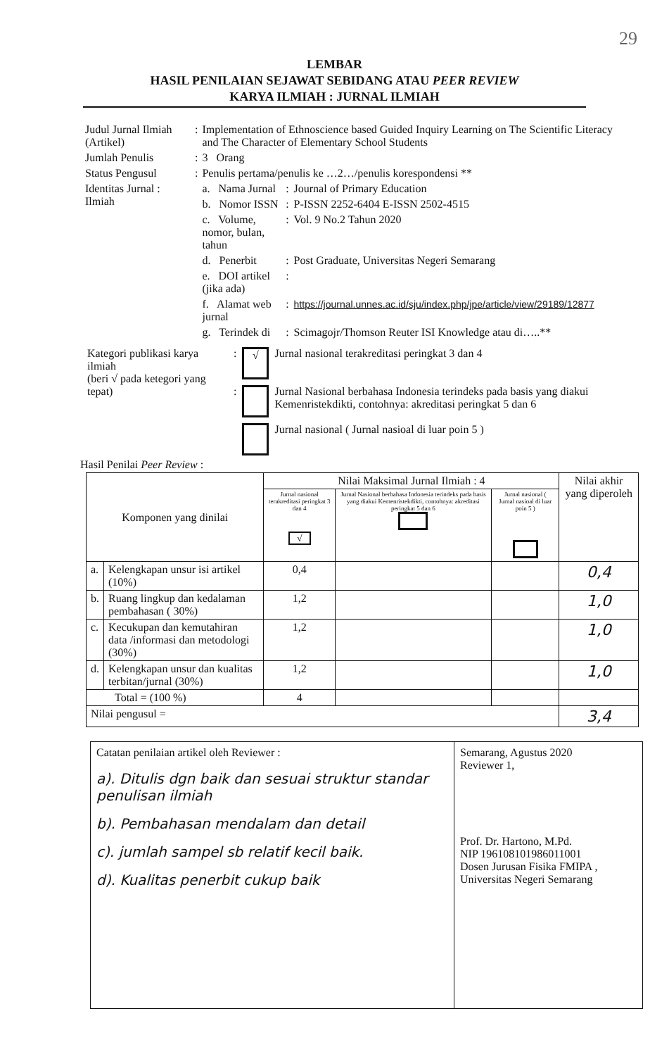29
LEMBAR
HASIL PENILAIAN SEJAWAT SEBIDANG ATAU PEER REVIEW
KARYA ILMIAH : JURNAL ILMIAH
| Judul Jurnal Ilmiah (Artikel) | : | Implementation of Ethnoscience based Guided Inquiry Learning on The Scientific Literacy and The Character of Elementary School Students | | |
| Jumlah Penulis | : | 3 Orang | | |
| Status Pengusul | : | Penulis pertama/penulis ke …2…/penulis korespondensi ** | | |
| Identitas Jurnal : Ilmiah | | a. Nama Jurnal | : | Journal of Primary Education |
| | | b. Nomor ISSN | : | P-ISSN 2252-6404 E-ISSN 2502-4515 |
| | | c. Volume, nomor, bulan, tahun | : | Vol. 9 No.2 Tahun 2020 |
| | | d. Penerbit | : | Post Graduate, Universitas Negeri Semarang |
| | | e. DOI artikel (jika ada) | : | |
| | | f. Alamat web jurnal | : | https://journal.unnes.ac.id/sju/index.php/jpe/article/view/29189/12877 |
| | | g. Terindek di | : | Scimagojr/Thomson Reuter ISI Knowledge atau di…..** |
| Kategori publikasi karya ilmiah (beri √ pada ketegori yang tepat) | : | √ | Jurnal nasional terakreditasi peringkat 3 dan 4 |
| | : | | Jurnal Nasional berbahasa Indonesia terindeks pada basis yang diakui Kemenristekdikti, contohnya: akreditasi peringkat 5 dan 6 |
| | | | Jurnal nasional ( Jurnal nasioal di luar poin 5 ) |
Hasil Penilai Peer Review :
| Komponen yang dinilai | | Nilai Maksimal Jurnal Ilmiah : 4 | | | Nilai akhir yang diperoleh |
| --- | --- | --- | --- | --- | --- |
| | | Jurnal nasional terakreditasi peringkat 3 dan 4 √ | Jurnal Nasional berbahasa Indonesia terindeks pada basis yang diakui Kemenristekdikti, contohnya: akreditasi peringkat 5 dan 6 | Jurnal nasional ( Jurnal nasioal di luar poin 5 ) | |
| a. | Kelengkapan unsur isi artikel (10%) | 0,4 | | | 0,4 |
| b. | Ruang lingkup dan kedalaman pembahasan ( 30%) | 1,2 | | | 1,0 |
| c. | Kecukupan dan kemutahiran data /informasi dan metodologi (30%) | 1,2 | | | 1,0 |
| d. | Kelengkapan unsur dan kualitas terbitan/jurnal (30%) | 1,2 | | | 1,0 |
| Total = (100 %) | | 4 | | | |
| Nilai pengusul = | | | | | 3,4 |
| Catatan penilaian artikel oleh Reviewer : a). Ditulis dgn baik dan sesuai struktur standar penulisan ilmiah b). Pembahasan mendalam dan detail c). jumlah sampel sb relatif kecil baik. d). Kualitas penerbit cukup baik | Semarang, Agustus 2020 Reviewer 1, Prof. Dr. Hartono, M.Pd. NIP 196108101986011001 Dosen Jurusan Fisika FMIPA , Universitas Negeri Semarang |